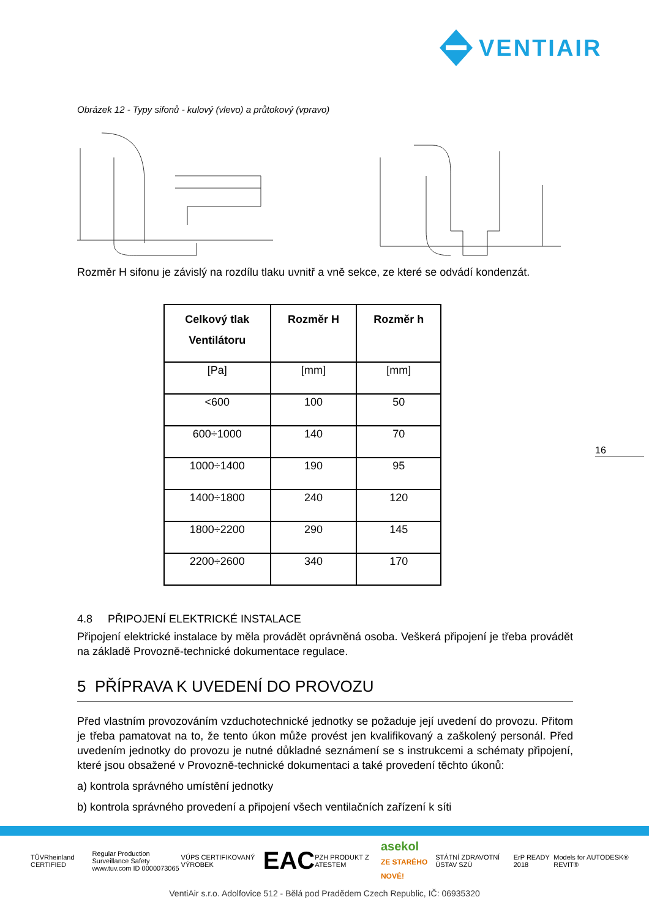VENTIAIR
Obrázek 12 - Typy sifonů - kulový (vlevo) a průtokový (vpravo)
Rozměr H sifonu je závislý na rozdílu tlaku uvnitř a vně sekce, ze které se odvádí kondenzát.
| Celkový tlak Ventilátoru | Rozměr H | Rozměr h |
| --- | --- | --- |
| [Pa] | [mm] | [mm] |
| <600 | 100 | 50 |
| 600÷1000 | 140 | 70 |
| 1000÷1400 | 190 | 95 |
| 1400÷1800 | 240 | 120 |
| 1800÷2200 | 290 | 145 |
| 2200÷2600 | 340 | 170 |
4.8 PŘIPOJENÍ ELEKTRICKÉ INSTALACE
Připojení elektrické instalace by měla provádět oprávněná osoba. Veškerá připojení je třeba provádět na základě Provozně-technické dokumentace regulace.
5 PŘÍPRAVA K UVEDENÍ DO PROVOZU
Před vlastním provozováním vzduchotechnické jednotky se požaduje její uvedení do provozu. Přitom je třeba pamatovat na to, že tento úkon může provést jen kvalifikovaný a zaškolený personál. Před uvedením jednotky do provozu je nutné důkladné seznámení se s instrukcemi a schématy připojení, které jsou obsažené v Provozně-technické dokumentaci a také provedení těchto úkonů:
a) kontrola správného umístění jednotky
b) kontrola správného provedení a připojení všech ventilačních zařízení k síti
16
TÜVRheinland CERTIFIED Regular Production Surveillance Safety
www.tuv.com ID 0000073065 VÚPS CERTIFIKOVANÝ VÝROBEK EAC PZH PRODUKT Z ATESTEM asekol
ZE STARÉHO NOVÉ! STÁTNÍ ZDRAVOTNÍ ÚSTAV SZÚ ErP READY 2018 Models for AUTODESK® REVIT®
VentiAir s.r.o. Adolfovice 512 - Bělá pod Pradědem Czech Republic, IČ: 06935320